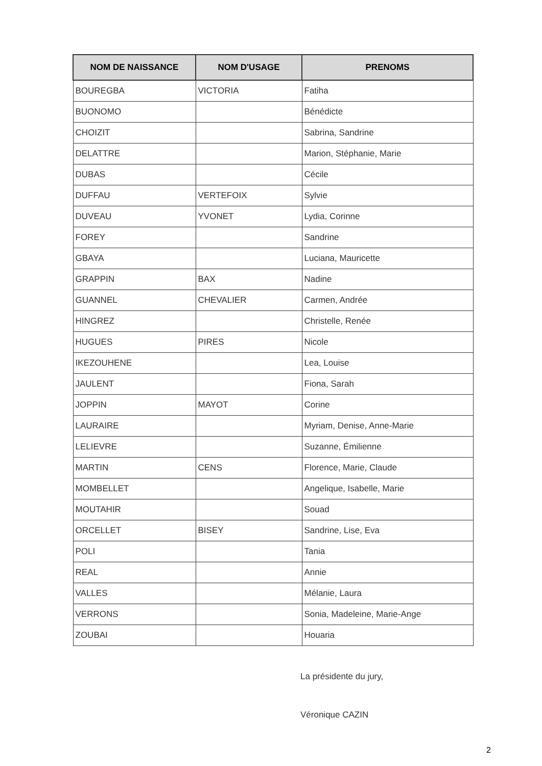| NOM DE NAISSANCE | NOM D'USAGE | PRENOMS |
| --- | --- | --- |
| BOUREGBA | VICTORIA | Fatiha |
| BUONOMO | | Bénédicte |
| CHOIZIT | | Sabrina, Sandrine |
| DELATTRE | | Marion, Stéphanie, Marie |
| DUBAS | | Cécile |
| DUFFAU | VERTEFOIX | Sylvie |
| DUVEAU | YVONET | Lydia, Corinne |
| FOREY | | Sandrine |
| GBAYA | | Luciana, Mauricette |
| GRAPPIN | BAX | Nadine |
| GUANNEL | CHEVALIER | Carmen, Andrée |
| HINGREZ | | Christelle, Renée |
| HUGUES | PIRES | Nicole |
| IKEZOUHENE | | Lea, Louise |
| JAULENT | | Fiona, Sarah |
| JOPPIN | MAYOT | Corine |
| LAURAIRE | | Myriam, Denise, Anne-Marie |
| LELIEVRE | | Suzanne, Émilienne |
| MARTIN | CENS | Florence, Marie, Claude |
| MOMBELLET | | Angelique, Isabelle, Marie |
| MOUTAHIR | | Souad |
| ORCELLET | BISEY | Sandrine, Lise, Eva |
| POLI | | Tania |
| REAL | | Annie |
| VALLES | | Mélanie, Laura |
| VERRONS | | Sonia, Madeleine, Marie-Ange |
| ZOUBAI | | Houaria |
La présidente du jury,
Véronique CAZIN
2